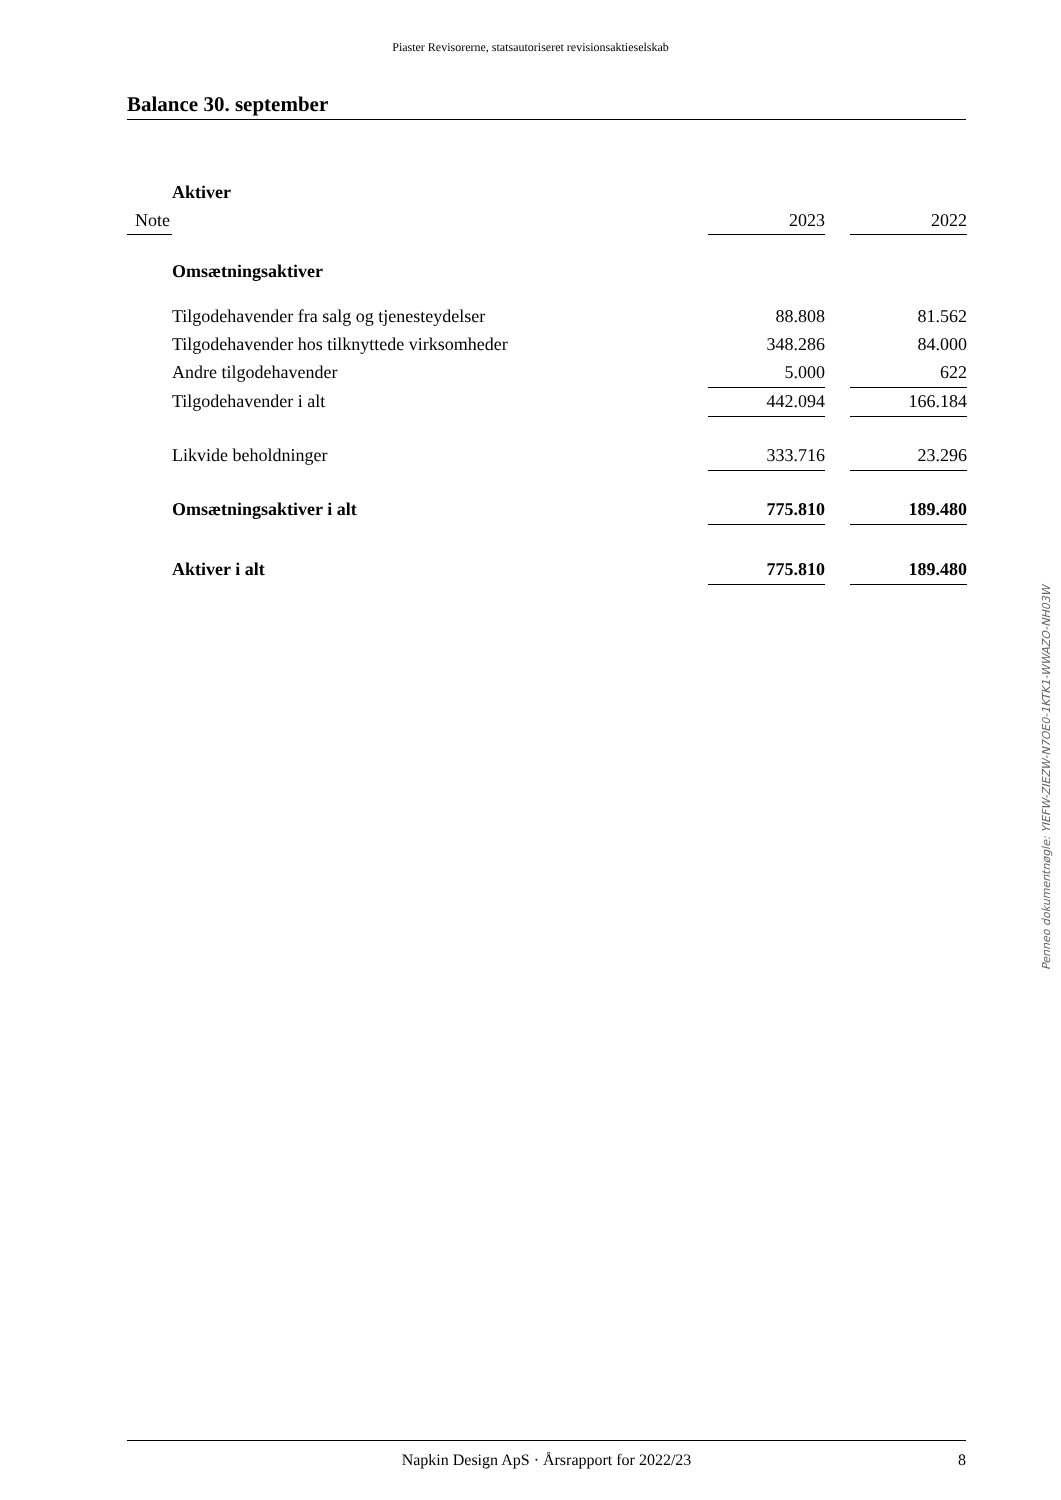Piaster Revisorerne, statsautoriseret revisionsaktieselskab
Balance 30. september
| | Aktiver | | | |
| Note | | 2023 | | 2022 |
| | Omsætningsaktiver | | | |
| | Tilgodehavender fra salg og tjenesteydelser | 88.808 | | 81.562 |
| | Tilgodehavender hos tilknyttede virksomheder | 348.286 | | 84.000 |
| | Andre tilgodehavender | 5.000 | | 622 |
| | Tilgodehavender i alt | 442.094 | | 166.184 |
| | Likvide beholdninger | 333.716 | | 23.296 |
| | Omsætningsaktiver i alt | 775.810 | | 189.480 |
| | Aktiver i alt | 775.810 | | 189.480 |
Penneo dokumentnøgle: YIEFW-ZIEZW-N7OE0-1KTK1-WWAZO-NH03W
Napkin Design ApS · Årsrapport for 2022/23 8